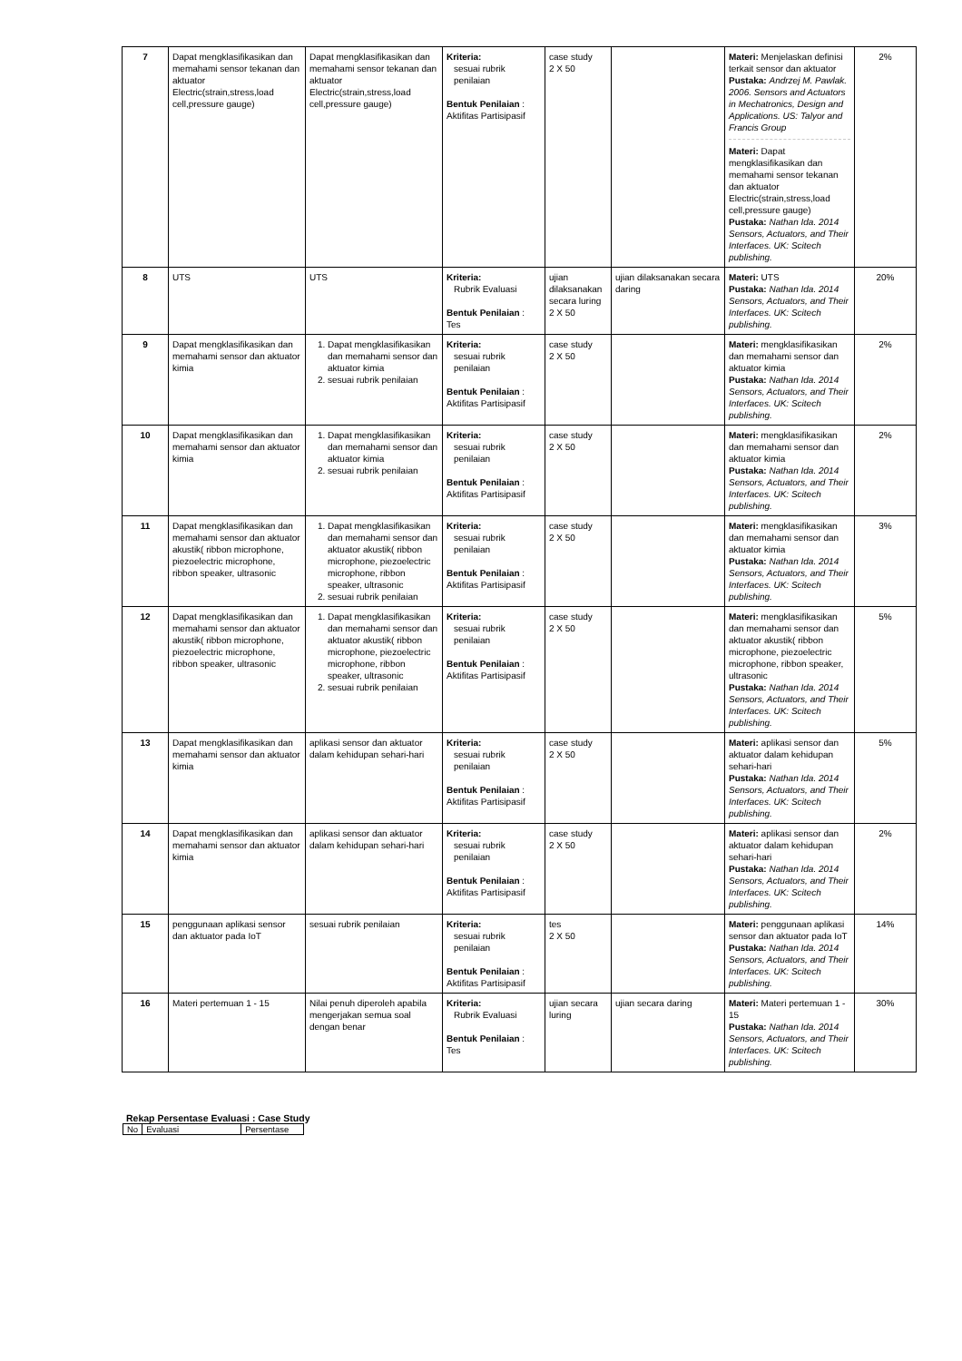| 7 | Dapat mengklasifikasikan dan memahami sensor tekanan dan aktuator Electric(strain,stress,load cell,pressure gauge) | Dapat mengklasifikasikan dan memahami sensor tekanan dan aktuator Electric(strain,stress,load cell,pressure gauge) | Kriteria: sesuai rubrik penilaian Bentuk Penilaian : Aktifitas Partisipasif | case study 2 X 50 | | Materi: Menjelaskan definisi terkait sensor dan aktuator Pustaka: Andrzej M. Pawlak. 2006. Sensors and Actuators in Mechatronics, Design and Applications. US: Talyor and Francis Group Materi: Dapat mengklasifikasikan dan memahami sensor tekanan dan aktuator Electric(strain,stress,load cell,pressure gauge) Pustaka: Nathan Ida. 2014 Sensors, Actuators, and Their Interfaces. UK: Scitech publishing. | 2% |
| 8 | UTS | UTS | Kriteria: Rubrik Evaluasi Bentuk Penilaian : Tes | ujian dilaksanakan secara luring 2 X 50 | ujian dilaksanakan secara daring | Materi: UTS Pustaka: Nathan Ida. 2014 Sensors, Actuators, and Their Interfaces. UK: Scitech publishing. | 20% |
| 9 | Dapat mengklasifikasikan dan memahami sensor dan aktuator kimia | 1. Dapat mengklasifikasikan dan memahami sensor dan aktuator kimia 2. sesuai rubrik penilaian | Kriteria: sesuai rubrik penilaian Bentuk Penilaian : Aktifitas Partisipasif | case study 2 X 50 | | Materi: mengklasifikasikan dan memahami sensor dan aktuator kimia Pustaka: Nathan Ida. 2014 Sensors, Actuators, and Their Interfaces. UK: Scitech publishing. | 2% |
| 10 | Dapat mengklasifikasikan dan memahami sensor dan aktuator kimia | 1. Dapat mengklasifikasikan dan memahami sensor dan aktuator kimia 2. sesuai rubrik penilaian | Kriteria: sesuai rubrik penilaian Bentuk Penilaian : Aktifitas Partisipasif | case study 2 X 50 | | Materi: mengklasifikasikan dan memahami sensor dan aktuator kimia Pustaka: Nathan Ida. 2014 Sensors, Actuators, and Their Interfaces. UK: Scitech publishing. | 2% |
| 11 | Dapat mengklasifikasikan dan memahami sensor dan aktuator akustik( ribbon microphone, piezoelectric microphone, ribbon speaker, ultrasonic | 1. Dapat mengklasifikasikan dan memahami sensor dan aktuator akustik( ribbon microphone, piezoelectric microphone, ribbon speaker, ultrasonic 2. sesuai rubrik penilaian | Kriteria: sesuai rubrik penilaian Bentuk Penilaian : Aktifitas Partisipasif | case study 2 X 50 | | Materi: mengklasifikasikan dan memahami sensor dan aktuator kimia Pustaka: Nathan Ida. 2014 Sensors, Actuators, and Their Interfaces. UK: Scitech publishing. | 3% |
| 12 | Dapat mengklasifikasikan dan memahami sensor dan aktuator akustik( ribbon microphone, piezoelectric microphone, ribbon speaker, ultrasonic | 1. Dapat mengklasifikasikan dan memahami sensor dan aktuator akustik( ribbon microphone, piezoelectric microphone, ribbon speaker, ultrasonic 2. sesuai rubrik penilaian | Kriteria: sesuai rubrik penilaian Bentuk Penilaian : Aktifitas Partisipasif | case study 2 X 50 | | Materi: mengklasifikasikan dan memahami sensor dan aktuator akustik( ribbon microphone, piezoelectric microphone, ribbon speaker, ultrasonic Pustaka: Nathan Ida. 2014 Sensors, Actuators, and Their Interfaces. UK: Scitech publishing. | 5% |
| 13 | Dapat mengklasifikasikan dan memahami sensor dan aktuator kimia | aplikasi sensor dan aktuator dalam kehidupan sehari-hari | Kriteria: sesuai rubrik penilaian Bentuk Penilaian : Aktifitas Partisipasif | case study 2 X 50 | | Materi: aplikasi sensor dan aktuator dalam kehidupan sehari-hari Pustaka: Nathan Ida. 2014 Sensors, Actuators, and Their Interfaces. UK: Scitech publishing. | 5% |
| 14 | Dapat mengklasifikasikan dan memahami sensor dan aktuator kimia | aplikasi sensor dan aktuator dalam kehidupan sehari-hari | Kriteria: sesuai rubrik penilaian Bentuk Penilaian : Aktifitas Partisipasif | case study 2 X 50 | | Materi: aplikasi sensor dan aktuator dalam kehidupan sehari-hari Pustaka: Nathan Ida. 2014 Sensors, Actuators, and Their Interfaces. UK: Scitech publishing. | 2% |
| 15 | penggunaan aplikasi sensor dan aktuator pada IoT | sesuai rubrik penilaian | Kriteria: sesuai rubrik penilaian Bentuk Penilaian : Aktifitas Partisipasif | tes 2 X 50 | | Materi: penggunaan aplikasi sensor dan aktuator pada IoT Pustaka: Nathan Ida. 2014 Sensors, Actuators, and Their Interfaces. UK: Scitech publishing. | 14% |
| 16 | Materi pertemuan 1 - 15 | Nilai penuh diperoleh apabila mengerjakan semua soal dengan benar | Kriteria: Rubrik Evaluasi Bentuk Penilaian : Tes | ujian secara luring | ujian secara daring | Materi: Materi pertemuan 1 - 15 Pustaka: Nathan Ida. 2014 Sensors, Actuators, and Their Interfaces. UK: Scitech publishing. | 30% |
Rekap Persentase Evaluasi : Case Study
| No | Evaluasi | Persentase |